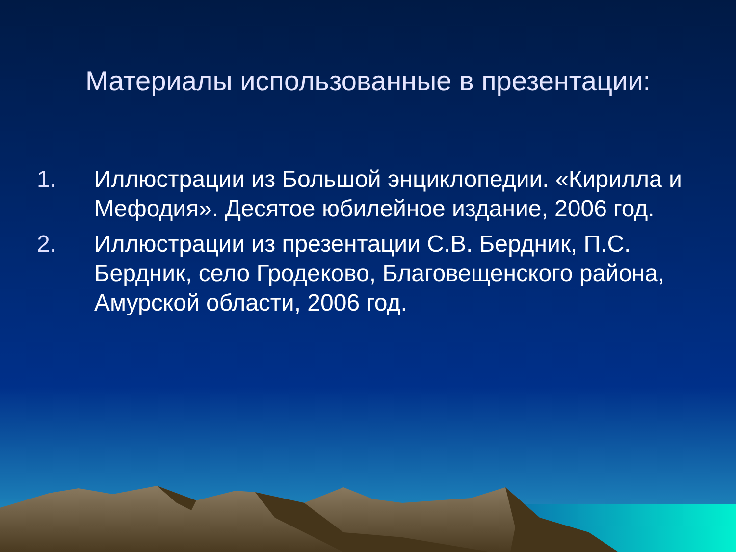Материалы использованные в презентации:
1. Иллюстрации из Большой энциклопедии. «Кирилла и Мефодия». Десятое юбилейное издание, 2006 год.
2. Иллюстрации из презентации С.В. Бердник, П.С. Бердник, село Гродеково, Благовещенского района, Амурской области, 2006 год.